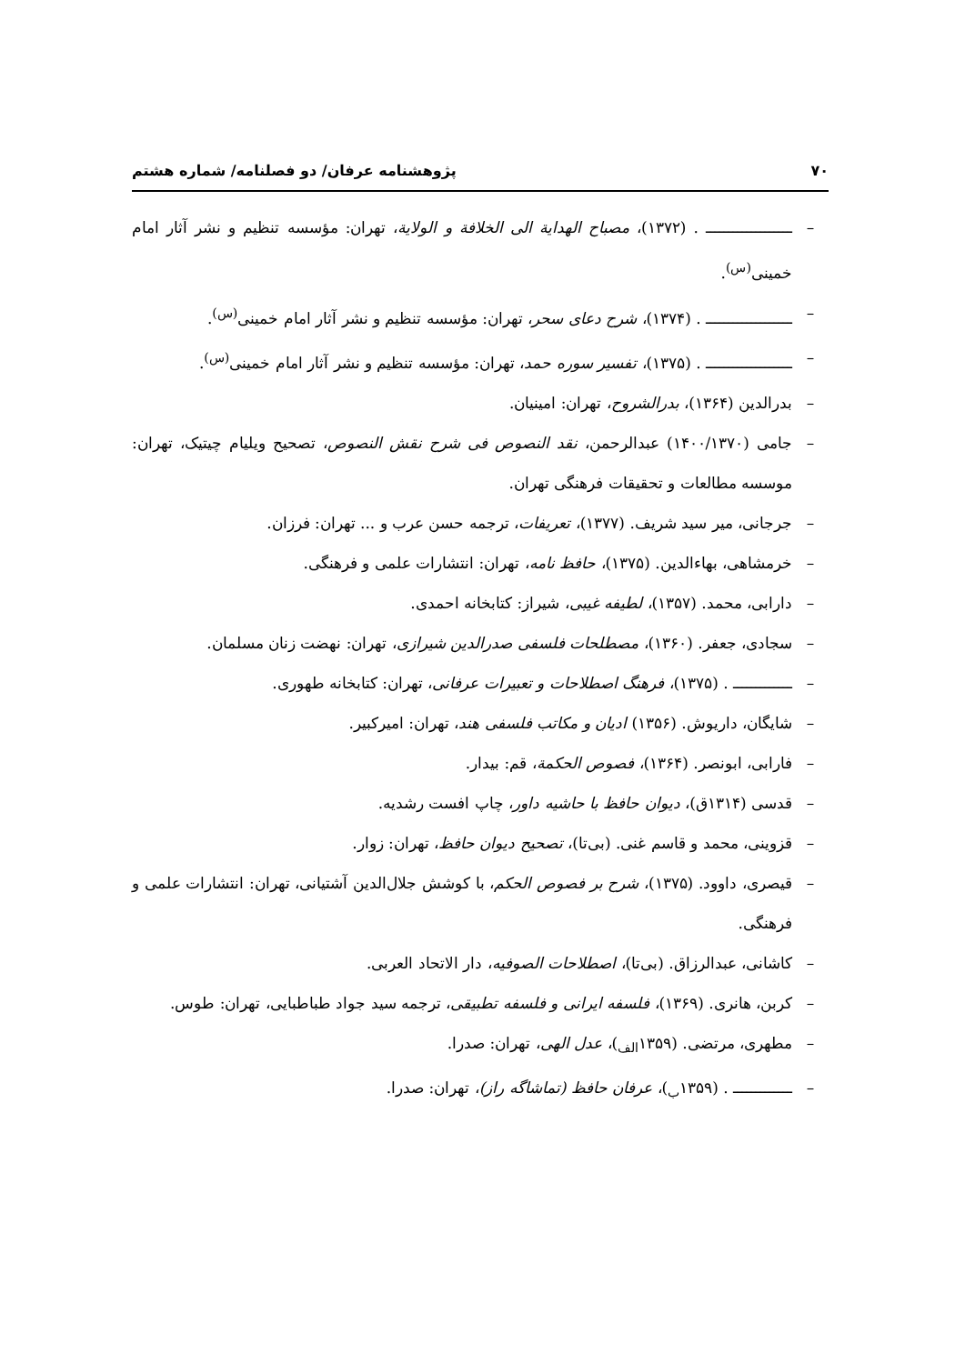۷۰ پژوهشنامه عرفان/ دو فصلنامه/ شماره هشتم
– ـــــــــــــــــــ . (۱۳۷۲)، مصباح الهدایة الی الخلافة و الولایة، تهران: مؤسسه تنظیم و نشر آثار امام خمینی<sup>(س)</sup>.
– ـــــــــــــــــــ . (۱۳۷۴)، شرح دعای سحر، تهران: مؤسسه تنظیم و نشر آثار امام خمینی<sup>(س)</sup>.
– ـــــــــــــــــــ . (۱۳۷۵)، تفسیر سوره حمد، تهران: مؤسسه تنظیم و نشر آثار امام خمینی<sup>(س)</sup>.
– بدرالدین (۱۳۶۴)، بدرالشروح، تهران: امینیان.
– جامی (۱۴۰۰/۱۳۷۰) عبدالرحمن، نقد النصوص فی شرح نقش النصوص، تصحیح ویلیام چیتیک، تهران: موسسه مطالعات و تحقیقات فرهنگی تهران.
– جرجانی، میر سید شریف. (۱۳۷۷)، تعریفات، ترجمه حسن عرب و ... تهران: فرزان.
– خرمشاهی، بهاءالدین. (۱۳۷۵)، حافظ نامه، تهران: انتشارات علمی و فرهنگی.
– دارابی، محمد. (۱۳۵۷)، لطیفه غیبی، شیراز: کتابخانه احمدی.
– سجادی، جعفر. (۱۳۶۰)، مصطلحات فلسفی صدرالدین شیرازی، تهران: نهضت زنان مسلمان.
– ـــــــــــــ . (۱۳۷۵)، فرهنگ اصطلاحات و تعبیرات عرفانی، تهران: کتابخانه طهوری.
– شایگان، داریوش. (۱۳۵۶) ادیان و مکاتب فلسفی هند، تهران: امیرکبیر.
– فارابی، ابونصر. (۱۳۶۴)، فصوص الحکمة، قم: بیدار.
– قدسی (۱۳۱۴ق)، دیوان حافظ با حاشیه داور، چاپ افست رشدیه.
– قزوینی، محمد و قاسم غنی. (بی‌تا)، تصحیح دیوان حافظ، تهران: زوار.
– قیصری، داوود. (۱۳۷۵)، شرح بر فصوص الحکم، با کوشش جلال‌الدین آشتیانی، تهران: انتشارات علمی و فرهنگی.
– کاشانی، عبدالرزاق. (بی‌تا)، اصطلاحات الصوفیه، دار الاتحاد العربی.
– کربن، هانری. (۱۳۶۹)، فلسفه ایرانی و فلسفه تطبیقی، ترجمه سید جواد طباطبایی، تهران: طوس.
– مطهری، مرتضی. (۱۳۵۹<sub>الف</sub>)، عدل الهی، تهران: صدرا.
– ـــــــــــــ . (۱۳۵۹<sub>ب</sub>)، عرفان حافظ (تماشاگه راز)، تهران: صدرا.